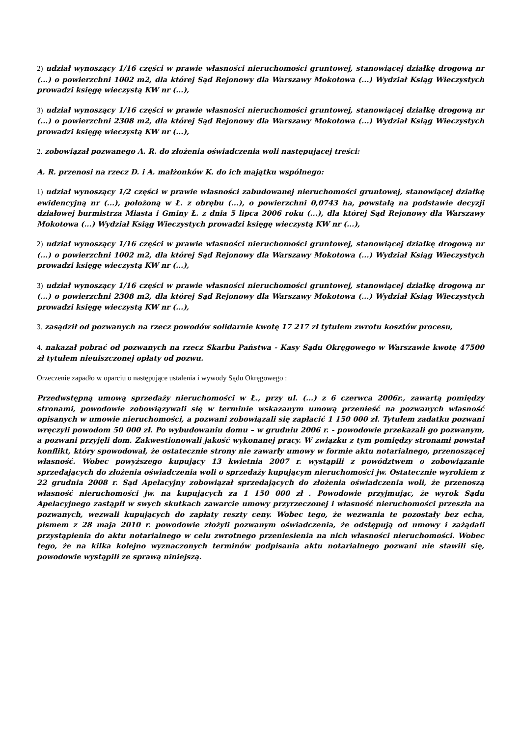2) udział wynoszący 1/16 części w prawie własności nieruchomości gruntowej, stanowiącej działkę drogową nr (...) o powierzchni 1002 m2, dla której Sąd Rejonowy dla Warszawy Mokotowa (...) Wydział Ksiąg Wieczystych prowadzi księgę wieczystą KW nr (...),
3) udział wynoszący 1/16 części w prawie własności nieruchomości gruntowej, stanowiącej działkę drogową nr (...) o powierzchni 2308 m2, dla której Sąd Rejonowy dla Warszawy Mokotowa (...) Wydział Ksiąg Wieczystych prowadzi księgę wieczystą KW nr (...),
2. zobowiązał pozwanego A. R. do złożenia oświadczenia woli następującej treści:
A. R. przenosi na rzecz D. i A. małżonków K. do ich majątku wspólnego:
1) udział wynoszący 1/2 części w prawie własności zabudowanej nieruchomości gruntowej, stanowiącej działkę ewidencyjną nr (...), położoną w Ł. z obrębu (...), o powierzchni 0,0743 ha, powstałą na podstawie decyzji działowej burmistrza Miasta i Gminy Ł. z dnia 5 lipca 2006 roku (...), dla której Sąd Rejonowy dla Warszawy Mokotowa (...) Wydział Ksiąg Wieczystych prowadzi księgę wieczystą KW nr (...),
2) udział wynoszący 1/16 części w prawie własności nieruchomości gruntowej, stanowiącej działkę drogową nr (...) o powierzchni 1002 m2, dla której Sąd Rejonowy dla Warszawy Mokotowa (...) Wydział Ksiąg Wieczystych prowadzi księgę wieczystą KW nr (...),
3) udział wynoszący 1/16 części w prawie własności nieruchomości gruntowej, stanowiącej działkę drogową nr (...) o powierzchni 2308 m2, dla której Sąd Rejonowy dla Warszawy Mokotowa (...) Wydział Ksiąg Wieczystych prowadzi księgę wieczystą KW nr (...),
3. zasądził od pozwanych na rzecz powodów solidarnie kwotę 17 217 zł tytułem zwrotu kosztów procesu,
4. nakazał pobrać od pozwanych na rzecz Skarbu Państwa - Kasy Sądu Okręgowego w Warszawie kwotę 47500 zł tytułem nieuiszczonej opłaty od pozwu.
Orzeczenie zapadło w oparciu o następujące ustalenia i wywody Sądu Okręgowego :
Przedwstępną umową sprzedaży nieruchomości w Ł., przy ul. (...) z 6 czerwca 2006r., zawartą pomiędzy stronami, powodowie zobowiązywali się w terminie wskazanym umową przenieść na pozwanych własność opisanych w umowie nieruchomości, a pozwani zobowiązali się zapłacić 1 150 000 zł. Tytułem zadatku pozwani wręczyli powodom 50 000 zł. Po wybudowaniu domu – w grudniu 2006 r. - powodowie przekazali go pozwanym, a pozwani przyjęli dom. Zakwestionowali jakość wykonanej pracy. W związku z tym pomiędzy stronami powstał konflikt, który spowodował, że ostatecznie strony nie zawarły umowy w formie aktu notarialnego, przenoszącej własność. Wobec powyższego kupujący 13 kwietnia 2007 r. wystąpili z powództwem o zobowiązanie sprzedających do złożenia oświadczenia woli o sprzedaży kupującym nieruchomości jw. Ostatecznie wyrokiem z 22 grudnia 2008 r. Sąd Apelacyjny zobowiązał sprzedających do złożenia oświadczenia woli, że przenoszą własność nieruchomości jw. na kupujących za 1 150 000 zł . Powodowie przyjmując, że wyrok Sądu Apelacyjnego zastąpił w swych skutkach zawarcie umowy przyrzeczonej i własność nieruchomości przeszła na pozwanych, wezwali kupujących do zapłaty reszty ceny. Wobec tego, że wezwania te pozostały bez echa, pismem z 28 maja 2010 r. powodowie złożyli pozwanym oświadczenia, że odstępują od umowy i zażądali przystąpienia do aktu notarialnego w celu zwrotnego przeniesienia na nich własności nieruchomości. Wobec tego, że na kilka kolejno wyznaczonych terminów podpisania aktu notarialnego pozwani nie stawili się, powodowie wystąpili ze sprawą niniejszą.